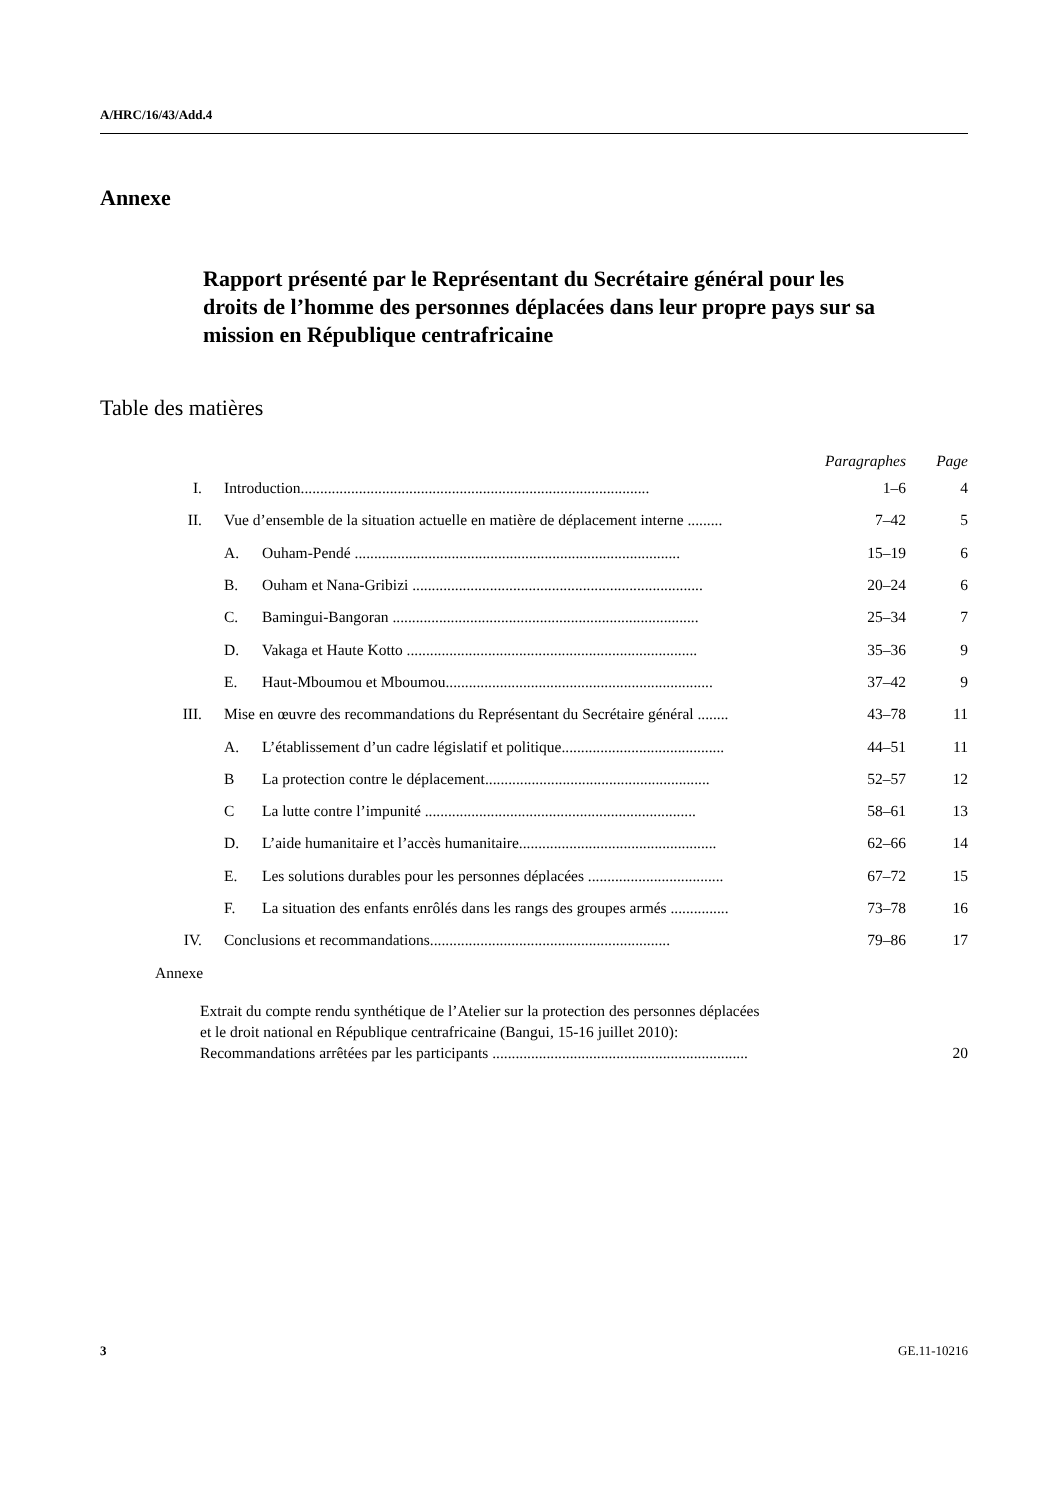A/HRC/16/43/Add.4
Annexe
Rapport présenté par le Représentant du Secrétaire général pour les droits de l’homme des personnes déplacées dans leur propre pays sur sa mission en République centrafricaine
Table des matières
| | | | Paragraphes | Page |
| --- | --- | --- | --- | --- |
| I. | Introduction.......................................................................................... | | 1–6 | 4 |
| II. | Vue d’ensemble de la situation actuelle en matière de déplacement interne ......... | | 7–42 | 5 |
| | A. | Ouham-Pendé .................................................................................... | 15–19 | 6 |
| | B. | Ouham et Nana-Gribizi ........................................................................... | 20–24 | 6 |
| | C. | Bamingui-Bangoran ............................................................................... | 25–34 | 7 |
| | D. | Vakaga et Haute Kotto ........................................................................... | 35–36 | 9 |
| | E. | Haut-Mboumou et Mboumou..................................................................... | 37–42 | 9 |
| III. | Mise en œuvre des recommandations du Représentant du Secrétaire général ........ | | 43–78 | 11 |
| | A. | L’établissement d’un cadre législatif et politique.......................................... | 44–51 | 11 |
| | B | La protection contre le déplacement.......................................................... | 52–57 | 12 |
| | C | La lutte contre l’impunité ...................................................................... | 58–61 | 13 |
| | D. | L’aide humanitaire et l’accès humanitaire................................................... | 62–66 | 14 |
| | E. | Les solutions durables pour les personnes déplacées ................................... | 67–72 | 15 |
| | F. | La situation des enfants enrôlés dans les rangs des groupes armés ............... | 73–78 | 16 |
| IV. | Conclusions et recommandations.............................................................. | | 79–86 | 17 |
| Annexe | | | | |
Extrait du compte rendu synthétique de l’Atelier sur la protection des personnes déplacées
et le droit national en République centrafricaine (Bangui, 15-16 juillet 2010):
Recommandations arrêtées par les participants .................................................................. 20
3 GE.11-10216